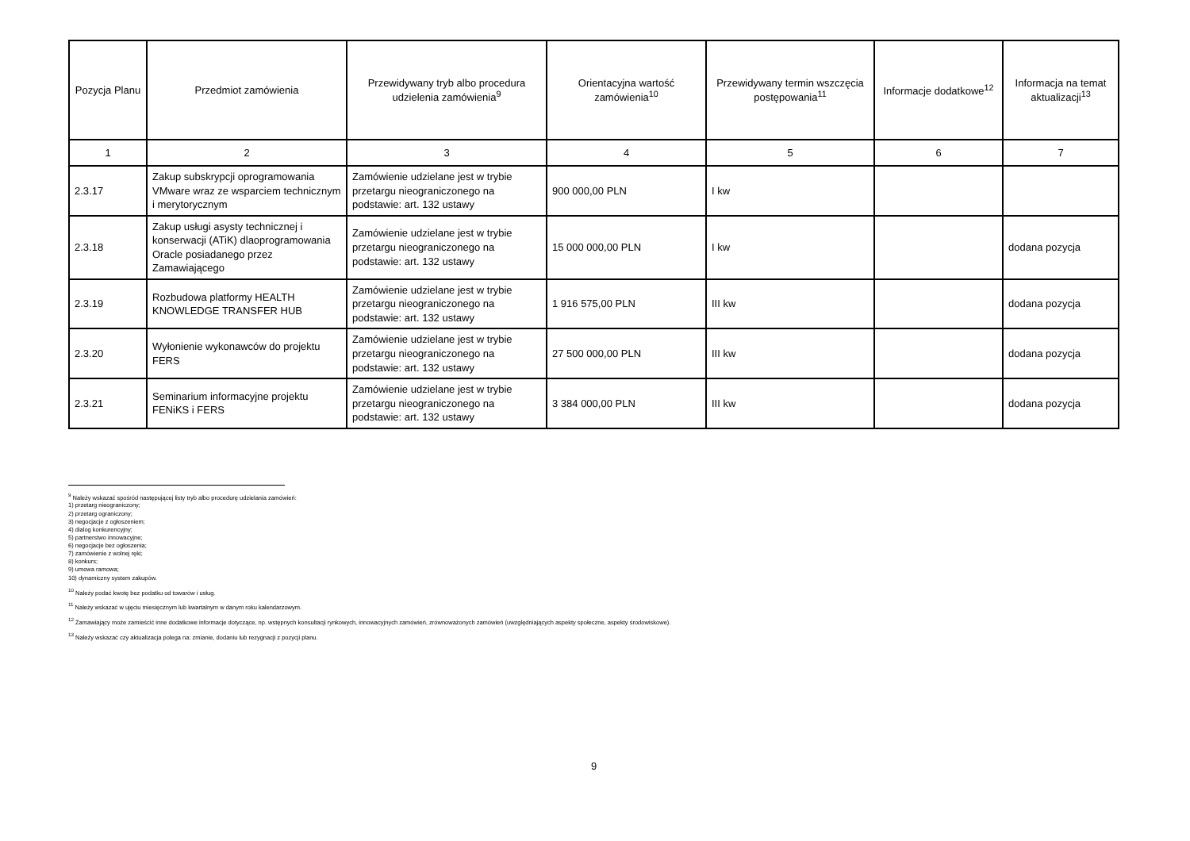| Pozycja Planu | Przedmiot zamówienia | Przewidywany tryb albo procedura udzielenia zamówienia<sup>9</sup> | Orientacyjna wartość zamówienia<sup>10</sup> | Przewidywany termin wszczęcia postępowania<sup>11</sup> | Informacje dodatkowe<sup>12</sup> | Informacja na temat aktualizacji<sup>13</sup> |
| --- | --- | --- | --- | --- | --- | --- |
| 1 | 2 | 3 | 4 | 5 | 6 | 7 |
| 2.3.17 | Zakup subskrypcji oprogramowania VMware wraz ze wsparciem technicznym i merytorycznym | Zamówienie udzielane jest w trybie przetargu nieograniczonego na podstawie: art. 132 ustawy | 900 000,00 PLN | I kw | | |
| 2.3.18 | Zakup usługi asysty technicznej i konserwacji (ATiK) dlaoprogramowania Oracle posiadanego przez Zamawiającego | Zamówienie udzielane jest w trybie przetargu nieograniczonego na podstawie: art. 132 ustawy | 15 000 000,00 PLN | I kw | | dodana pozycja |
| 2.3.19 | Rozbudowa platformy HEALTH KNOWLEDGE TRANSFER HUB | Zamówienie udzielane jest w trybie przetargu nieograniczonego na podstawie: art. 132 ustawy | 1 916 575,00 PLN | III kw | | dodana pozycja |
| 2.3.20 | Wyłonienie wykonawców do projektu FERS | Zamówienie udzielane jest w trybie przetargu nieograniczonego na podstawie: art. 132 ustawy | 27 500 000,00 PLN | III kw | | dodana pozycja |
| 2.3.21 | Seminarium informacyjne projektu FENiKS i FERS | Zamówienie udzielane jest w trybie przetargu nieograniczonego na podstawie: art. 132 ustawy | 3 384 000,00 PLN | III kw | | dodana pozycja |
<sup>9</sup> Należy wskazać spośród następującej listy tryb albo procedurę udzielania zamówień:
1) przetarg nieograniczony;
2) przetarg ograniczony;
3) negocjacje z ogłoszeniem;
4) dialog konkurencyjny;
5) partnerstwo innowacyjne;
6) negocjacje bez ogłoszenia;
7) zamówienie z wolnej ręki;
8) konkurs;
9) umowa ramowa;
10) dynamiczny system zakupów.
<sup>10</sup> Należy podać kwotę bez podatku od towarów i usług.
<sup>11</sup> Należy wskazać w ujęciu miesięcznym lub kwartalnym w danym roku kalendarzowym.
<sup>12</sup> Zamawiający może zamieścić inne dodatkowe informacje dotyczące, np. wstępnych konsultacji rynkowych, innowacyjnych zamówień, zrównoważonych zamówień (uwzględniających aspekty społeczne, aspekty środowiskowe).
<sup>13</sup> Należy wskazać czy aktualizacja polega na: zmianie, dodaniu lub rezygnacji z pozycji planu.
9